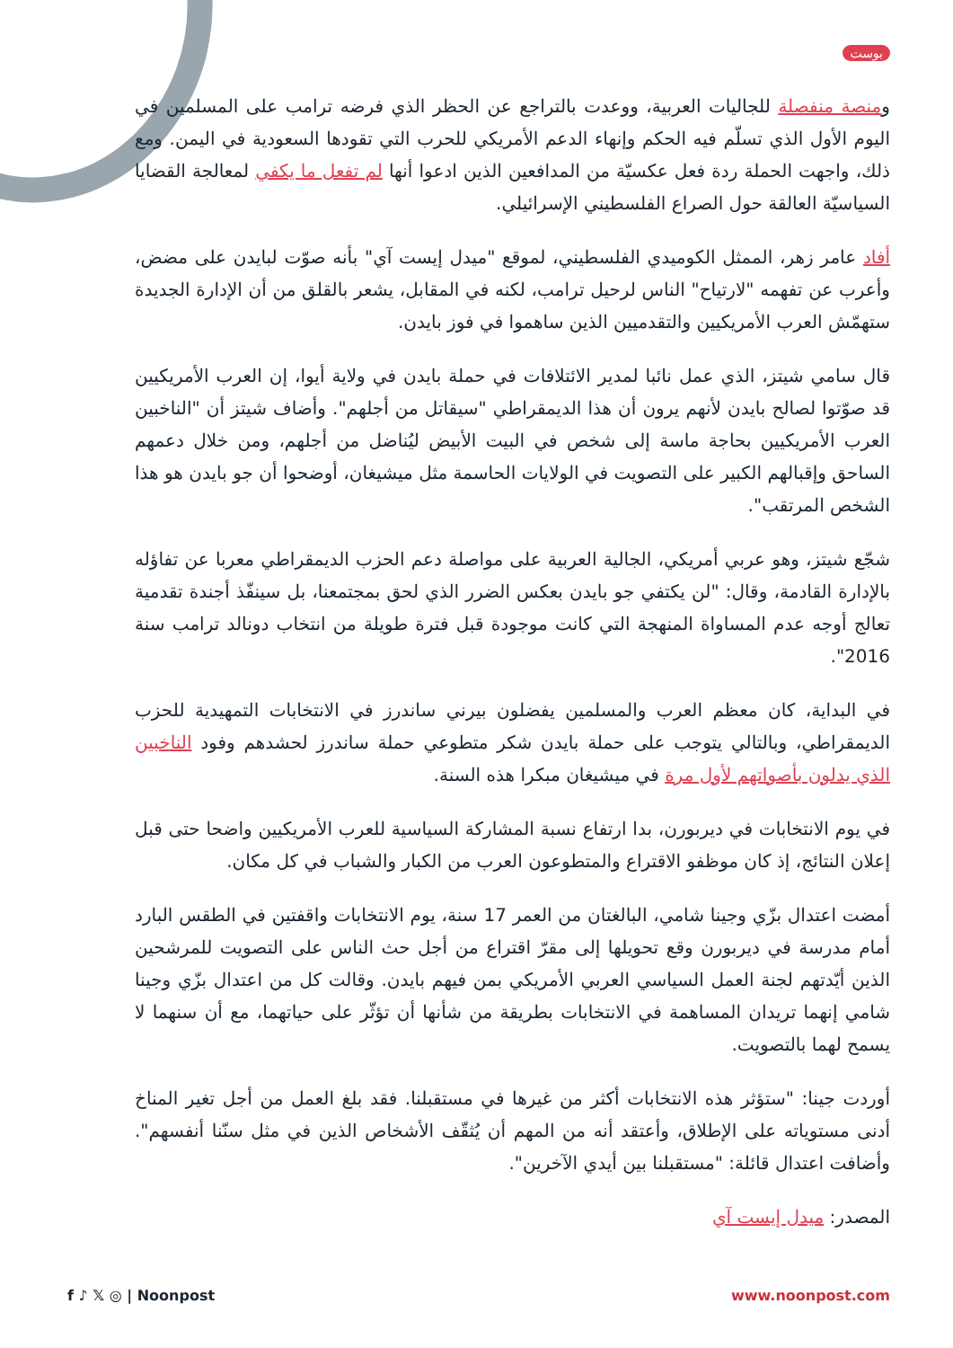بوست
ومنصة منفصلة للجاليات العربية، ووعدت بالتراجع عن الحظر الذي فرضه ترامب على المسلمين في اليوم الأول الذي تسلّم فيه الحكم وإنهاء الدعم الأمريكي للحرب التي تقودها السعودية في اليمن. ومع ذلك، واجهت الحملة ردة فعل عكسيّة من المدافعين الذين ادعوا أنها لم تفعل ما يكفي لمعالجة القضايا السياسيّة العالقة حول الصراع الفلسطيني الإسرائيلي.
أفاد عامر زهر، الممثل الكوميدي الفلسطيني، لموقع "ميدل إيست آي" بأنه صوّت لبايدن على مضض، وأعرب عن تفهمه "لارتياح" الناس لرحيل ترامب، لكنه في المقابل، يشعر بالقلق من أن الإدارة الجديدة ستهمّش العرب الأمريكيين والتقدميين الذين ساهموا في فوز بايدن.
قال سامي شيتز، الذي عمل نائبا لمدير الائتلافات في حملة بايدن في ولاية أيوا، إن العرب الأمريكيين قد صوّتوا لصالح بايدن لأنهم يرون أن هذا الديمقراطي "سيقاتل من أجلهم". وأضاف شيتز أن "الناخبين العرب الأمريكيين بحاجة ماسة إلى شخص في البيت الأبيض ليُناضل من أجلهم، ومن خلال دعمهم الساحق وإقبالهم الكبير على التصويت في الولايات الحاسمة مثل ميشيغان، أوضحوا أن جو بايدن هو هذا الشخص المرتقب".
شجّع شيتز، وهو عربي أمريكي، الجالية العربية على مواصلة دعم الحزب الديمقراطي معربا عن تفاؤله بالإدارة القادمة، وقال: "لن يكتفي جو بايدن بعكس الضرر الذي لحق بمجتمعنا، بل سينفّذ أجندة تقدمية تعالج أوجه عدم المساواة المنهجة التي كانت موجودة قبل فترة طويلة من انتخاب دونالد ترامب سنة 2016".
في البداية، كان معظم العرب والمسلمين يفضلون بيرني ساندرز في الانتخابات التمهيدية للحزب الديمقراطي، وبالتالي يتوجب على حملة بايدن شكر متطوعي حملة ساندرز لحشدهم وفود الناخبين الذي يدلون بأصواتهم لأول مرة في ميشيغان مبكرا هذه السنة.
في يوم الانتخابات في ديربورن، بدا ارتفاع نسبة المشاركة السياسية للعرب الأمريكيين واضحا حتى قبل إعلان النتائج، إذ كان موظفو الاقتراع والمتطوعون العرب من الكبار والشباب في كل مكان.
أمضت اعتدال بزّي وجينا شامي، البالغتان من العمر 17 سنة، يوم الانتخابات واقفتين في الطقس البارد أمام مدرسة في ديربورن وقع تحويلها إلى مقرّ اقتراع من أجل حث الناس على التصويت للمرشحين الذين أيّدتهم لجنة العمل السياسي العربي الأمريكي بمن فيهم بايدن. وقالت كل من اعتدال بزّي وجينا شامي إنهما تريدان المساهمة في الانتخابات بطريقة من شأنها أن تؤثّر على حياتهما، مع أن سنهما لا يسمح لهما بالتصويت.
أوردت جينا: "ستؤثر هذه الانتخابات أكثر من غيرها في مستقبلنا. فقد بلغ العمل من أجل تغير المناخ أدنى مستوياته على الإطلاق، وأعتقد أنه من المهم أن يُثقّف الأشخاص الذين في مثل سنّنا أنفسهم". وأضافت اعتدال قائلة: "مستقبلنا بين أيدي الآخرين".
المصدر: ميدل إيست آي
f ♪ 𝕏 ◎ | Noonpost www.noonpost.com